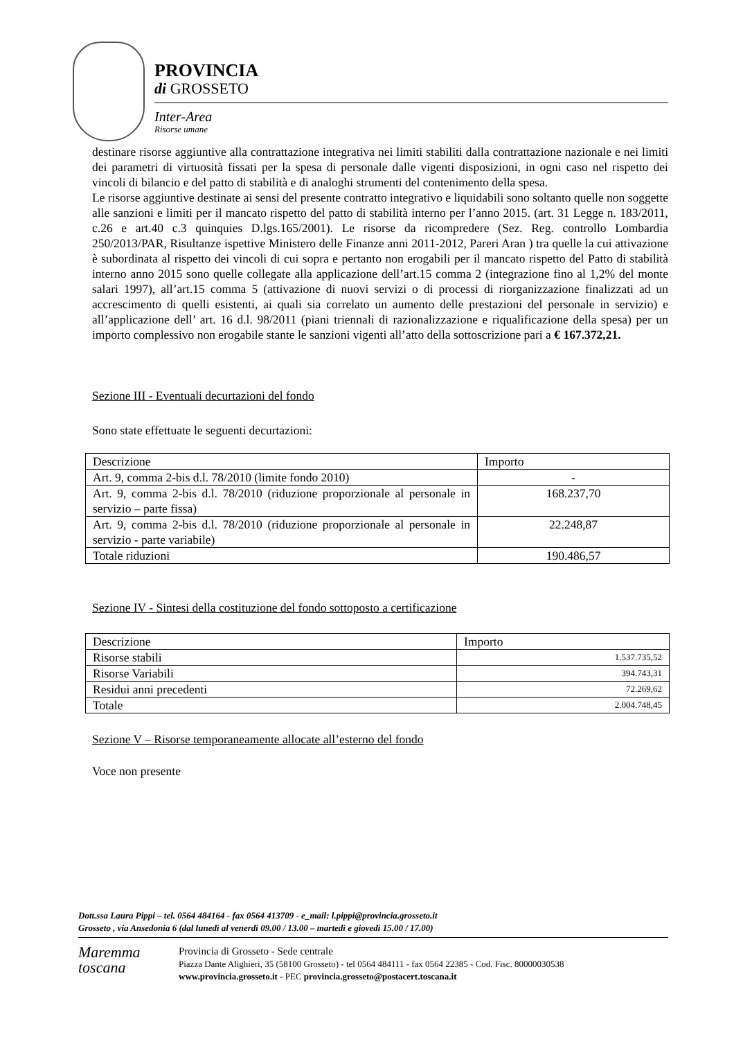PROVINCIA
di GROSSETO
Inter-Area
Risorse umane
destinare risorse aggiuntive alla contrattazione integrativa nei limiti stabiliti dalla contrattazione nazionale e nei limiti dei parametri di virtuosità fissati per la spesa di personale dalle vigenti disposizioni, in ogni caso nel rispetto dei vincoli di bilancio e del patto di stabilità e di analoghi strumenti del contenimento della spesa.
Le risorse aggiuntive destinate ai sensi del presente contratto integrativo e liquidabili sono soltanto quelle non soggette alle sanzioni e limiti per il mancato rispetto del patto di stabilità interno per l’anno 2015. (art. 31 Legge n. 183/2011, c.26 e art.40 c.3 quinquies D.lgs.165/2001). Le risorse da ricompredere (Sez. Reg. controllo Lombardia 250/2013/PAR, Risultanze ispettive Ministero delle Finanze anni 2011-2012, Pareri Aran ) tra quelle la cui attivazione è subordinata al rispetto dei vincoli di cui sopra e pertanto non erogabili per il mancato rispetto del Patto di stabilità interno anno 2015 sono quelle collegate alla applicazione dell’art.15 comma 2 (integrazione fino al 1,2% del monte salari 1997), all’art.15 comma 5 (attivazione di nuovi servizi o di processi di riorganizzazione finalizzati ad un accrescimento di quelli esistenti, ai quali sia correlato un aumento delle prestazioni del personale in servizio) e all’applicazione dell’ art. 16 d.l. 98/2011 (piani triennali di razionalizzazione e riqualificazione della spesa) per un importo complessivo non erogabile stante le sanzioni vigenti all’atto della sottoscrizione pari a € 167.372,21.
Sezione III - Eventuali decurtazioni del fondo
Sono state effettuate le seguenti decurtazioni:
| Descrizione | Importo |
| --- | --- |
| Art. 9, comma 2-bis d.l. 78/2010 (limite fondo 2010) | - |
| Art. 9, comma 2-bis d.l. 78/2010 (riduzione proporzionale al personale in servizio – parte fissa) | 168.237,70 |
| Art. 9, comma 2-bis d.l. 78/2010 (riduzione proporzionale al personale in servizio - parte variabile) | 22.248,87 |
| Totale riduzioni | 190.486,57 |
Sezione IV - Sintesi della costituzione del fondo sottoposto a certificazione
| Descrizione | Importo |
| --- | --- |
| Risorse stabili | 1.537.735,52 |
| Risorse Variabili | 394.743,31 |
| Residui anni precedenti | 72.269,62 |
| Totale | 2.004.748,45 |
Sezione V – Risorse temporaneamente allocate all’esterno del fondo
Voce non presente
Dott.ssa Laura Pippi – tel. 0564 484164 - fax 0564 413709 - e_mail: l.pippi@provincia.grosseto.it
Grosseto , via Ansedonia 6 (dal lunedì al venerdì 09.00 / 13.00 – martedì e giovedì 15.00 / 17.00)
Maremma
toscana
Provincia di Grosseto - Sede centrale
Piazza Dante Alighieri, 35 (58100 Grosseto) - tel 0564 484111 - fax 0564 22385 - Cod. Fisc. 80000030538
www.provincia.grosseto.it - PEC provincia.grosseto@postacert.toscana.it